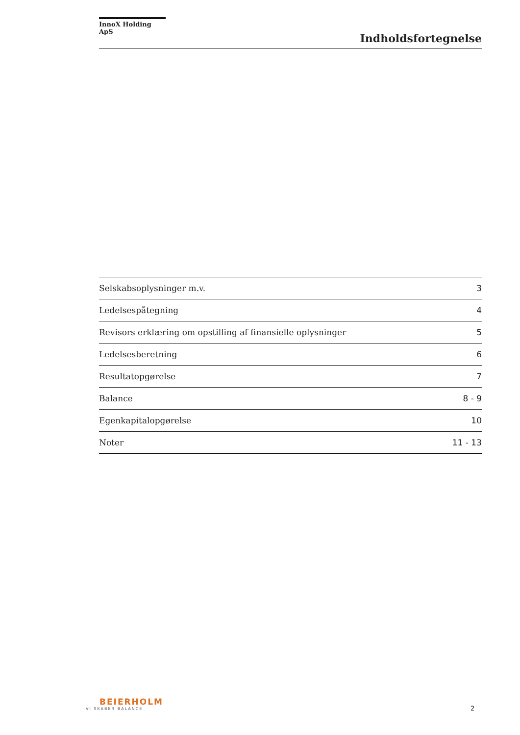InnoX Holding ApS
Indholdsfortegnelse
| Selskabsoplysninger m.v. | 3 |
| Ledelsespåtegning | 4 |
| Revisors erklæring om opstilling af finansielle oplysninger | 5 |
| Ledelsesberetning | 6 |
| Resultatopgørelse | 7 |
| Balance | 8 - 9 |
| Egenkapitalopgørelse | 10 |
| Noter | 11 - 13 |
BEIERHOLM
VI SKABER BALANCE
2